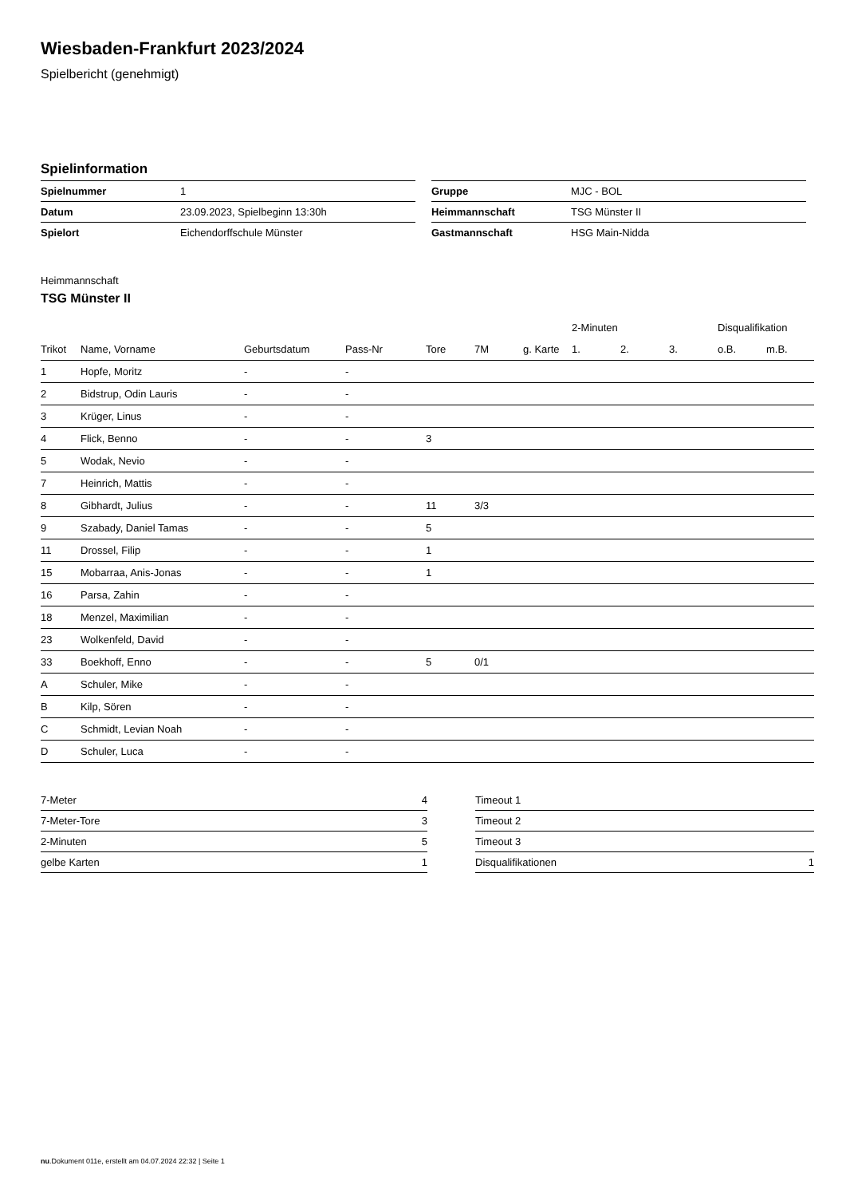Wiesbaden-Frankfurt 2023/2024
Spielbericht (genehmigt)
Spielinformation
| Spielnummer | 1 |
| Datum | 23.09.2023, Spielbeginn 13:30h |
| Spielort | Eichendorffschule Münster |
| Gruppe | MJC - BOL |
| Heimmannschaft | TSG Münster II |
| Gastmannschaft | HSG Main-Nidda |
Heimmannschaft
TSG Münster II
| | | | | | | | 2-Minuten | | | Disqualifikation | |
| --- | --- | --- | --- | --- | --- | --- | --- | --- | --- | --- | --- |
| Trikot | Name, Vorname | Geburtsdatum | Pass-Nr | Tore | 7M | g. Karte | 1. | 2. | 3. | o.B. | m.B. |
| 1 | Hopfe, Moritz | - | - | | | | | | | | |
| 2 | Bidstrup, Odin Lauris | - | - | | | | | | | | |
| 3 | Krüger, Linus | - | - | | | | | | | | |
| 4 | Flick, Benno | - | - | 3 | | | | | | | |
| 5 | Wodak, Nevio | - | - | | | | | | | | |
| 7 | Heinrich, Mattis | - | - | | | | | | | | |
| 8 | Gibhardt, Julius | - | - | 11 | 3/3 | | | | | | |
| 9 | Szabady, Daniel Tamas | - | - | 5 | | | | | | | |
| 11 | Drossel, Filip | - | - | 1 | | | | | | | |
| 15 | Mobarraa, Anis-Jonas | - | - | 1 | | | | | | | |
| 16 | Parsa, Zahin | - | - | | | | | | | | |
| 18 | Menzel, Maximilian | - | - | | | | | | | | |
| 23 | Wolkenfeld, David | - | - | | | | | | | | |
| 33 | Boekhoff, Enno | - | - | 5 | 0/1 | | | | | | |
| A | Schuler, Mike | - | - | | | | | | | | |
| B | Kilp, Sören | - | - | | | | | | | | |
| C | Schmidt, Levian Noah | - | - | | | | | | | | |
| D | Schuler, Luca | - | - | | | | | | | | |
| 7-Meter | 4 |
| 7-Meter-Tore | 3 |
| 2-Minuten | 5 |
| gelbe Karten | 1 |
| Timeout 1 | |
| Timeout 2 | |
| Timeout 3 | |
| Disqualifikationen | 1 |
nu.Dokument 011e, erstellt am 04.07.2024 22:32 | Seite 1